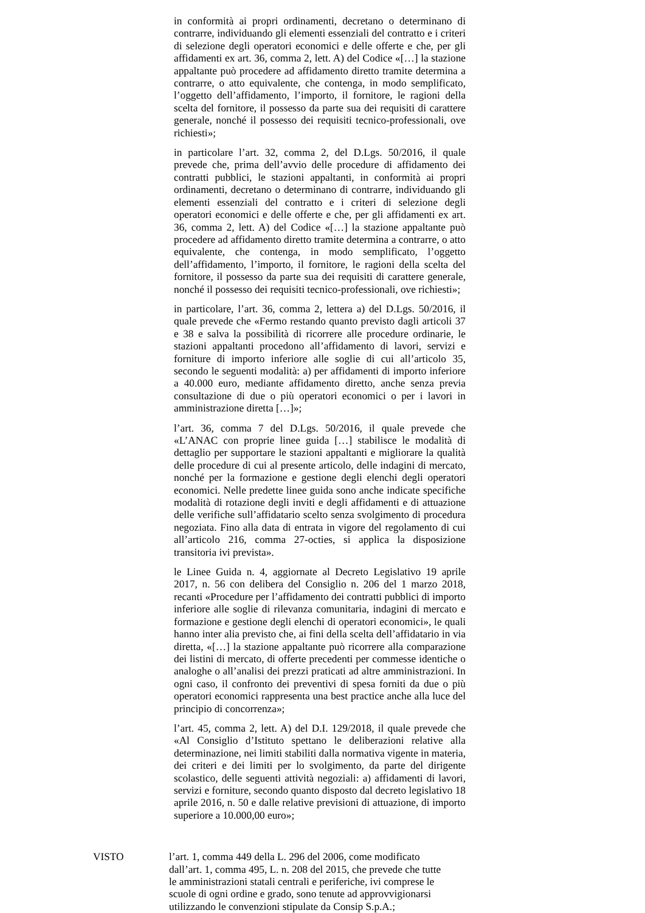in conformità ai propri ordinamenti, decretano o determinano di contrarre, individuando gli elementi essenziali del contratto e i criteri di selezione degli operatori economici e delle offerte e che, per gli affidamenti ex art. 36, comma 2, lett. A) del Codice «[…] la stazione appaltante può procedere ad affidamento diretto tramite determina a contrarre, o atto equivalente, che contenga, in modo semplificato, l’oggetto dell’affidamento, l’importo, il fornitore, le ragioni della scelta del fornitore, il possesso da parte sua dei requisiti di carattere generale, nonché il possesso dei requisiti tecnico-professionali, ove richiesti»;
in particolare l’art. 32, comma 2, del D.Lgs. 50/2016, il quale prevede che, prima dell’avvio delle procedure di affidamento dei contratti pubblici, le stazioni appaltanti, in conformità ai propri ordinamenti, decretano o determinano di contrarre, individuando gli elementi essenziali del contratto e i criteri di selezione degli operatori economici e delle offerte e che, per gli affidamenti ex art. 36, comma 2, lett. A) del Codice «[…] la stazione appaltante può procedere ad affidamento diretto tramite determina a contrarre, o atto equivalente, che contenga, in modo semplificato, l’oggetto dell’affidamento, l’importo, il fornitore, le ragioni della scelta del fornitore, il possesso da parte sua dei requisiti di carattere generale, nonché il possesso dei requisiti tecnico-professionali, ove richiesti»;
in particolare, l’art. 36, comma 2, lettera a) del D.Lgs. 50/2016, il quale prevede che «Fermo restando quanto previsto dagli articoli 37 e 38 e salva la possibilità di ricorrere alle procedure ordinarie, le stazioni appaltanti procedono all’affidamento di lavori, servizi e forniture di importo inferiore alle soglie di cui all’articolo 35, secondo le seguenti modalità: a) per affidamenti di importo inferiore a 40.000 euro, mediante affidamento diretto, anche senza previa consultazione di due o più operatori economici o per i lavori in amministrazione diretta […]»;
l’art. 36, comma 7 del D.Lgs. 50/2016, il quale prevede che «L’ANAC con proprie linee guida […] stabilisce le modalità di dettaglio per supportare le stazioni appaltanti e migliorare la qualità delle procedure di cui al presente articolo, delle indagini di mercato, nonché per la formazione e gestione degli elenchi degli operatori economici. Nelle predette linee guida sono anche indicate specifiche modalità di rotazione degli inviti e degli affidamenti e di attuazione delle verifiche sull’affidatario scelto senza svolgimento di procedura negoziata. Fino alla data di entrata in vigore del regolamento di cui all’articolo 216, comma 27-octies, si applica la disposizione transitoria ivi prevista».
le Linee Guida n. 4, aggiornate al Decreto Legislativo 19 aprile 2017, n. 56 con delibera del Consiglio n. 206 del 1 marzo 2018, recanti «Procedure per l’affidamento dei contratti pubblici di importo inferiore alle soglie di rilevanza comunitaria, indagini di mercato e formazione e gestione degli elenchi di operatori economici», le quali hanno inter alia previsto che, ai fini della scelta dell’affidatario in via diretta, «[…] la stazione appaltante può ricorrere alla comparazione dei listini di mercato, di offerte precedenti per commesse identiche o analoghe o all’analisi dei prezzi praticati ad altre amministrazioni. In ogni caso, il confronto dei preventivi di spesa forniti da due o più operatori economici rappresenta una best practice anche alla luce del principio di concorrenza»;
l’art. 45, comma 2, lett. A) del D.I. 129/2018, il quale prevede che «Al Consiglio d’Istituto spettano le deliberazioni relative alla determinazione, nei limiti stabiliti dalla normativa vigente in materia, dei criteri e dei limiti per lo svolgimento, da parte del dirigente scolastico, delle seguenti attività negoziali: a) affidamenti di lavori, servizi e forniture, secondo quanto disposto dal decreto legislativo 18 aprile 2016, n. 50 e dalle relative previsioni di attuazione, di importo superiore a 10.000,00 euro»;
VISTO l’art. 1, comma 449 della L. 296 del 2006, come modificato dall’art. 1, comma 495, L. n. 208 del 2015, che prevede che tutte le amministrazioni statali centrali e periferiche, ivi comprese le scuole di ogni ordine e grado, sono tenute ad approvvigionarsi utilizzando le convenzioni stipulate da Consip S.p.A.;